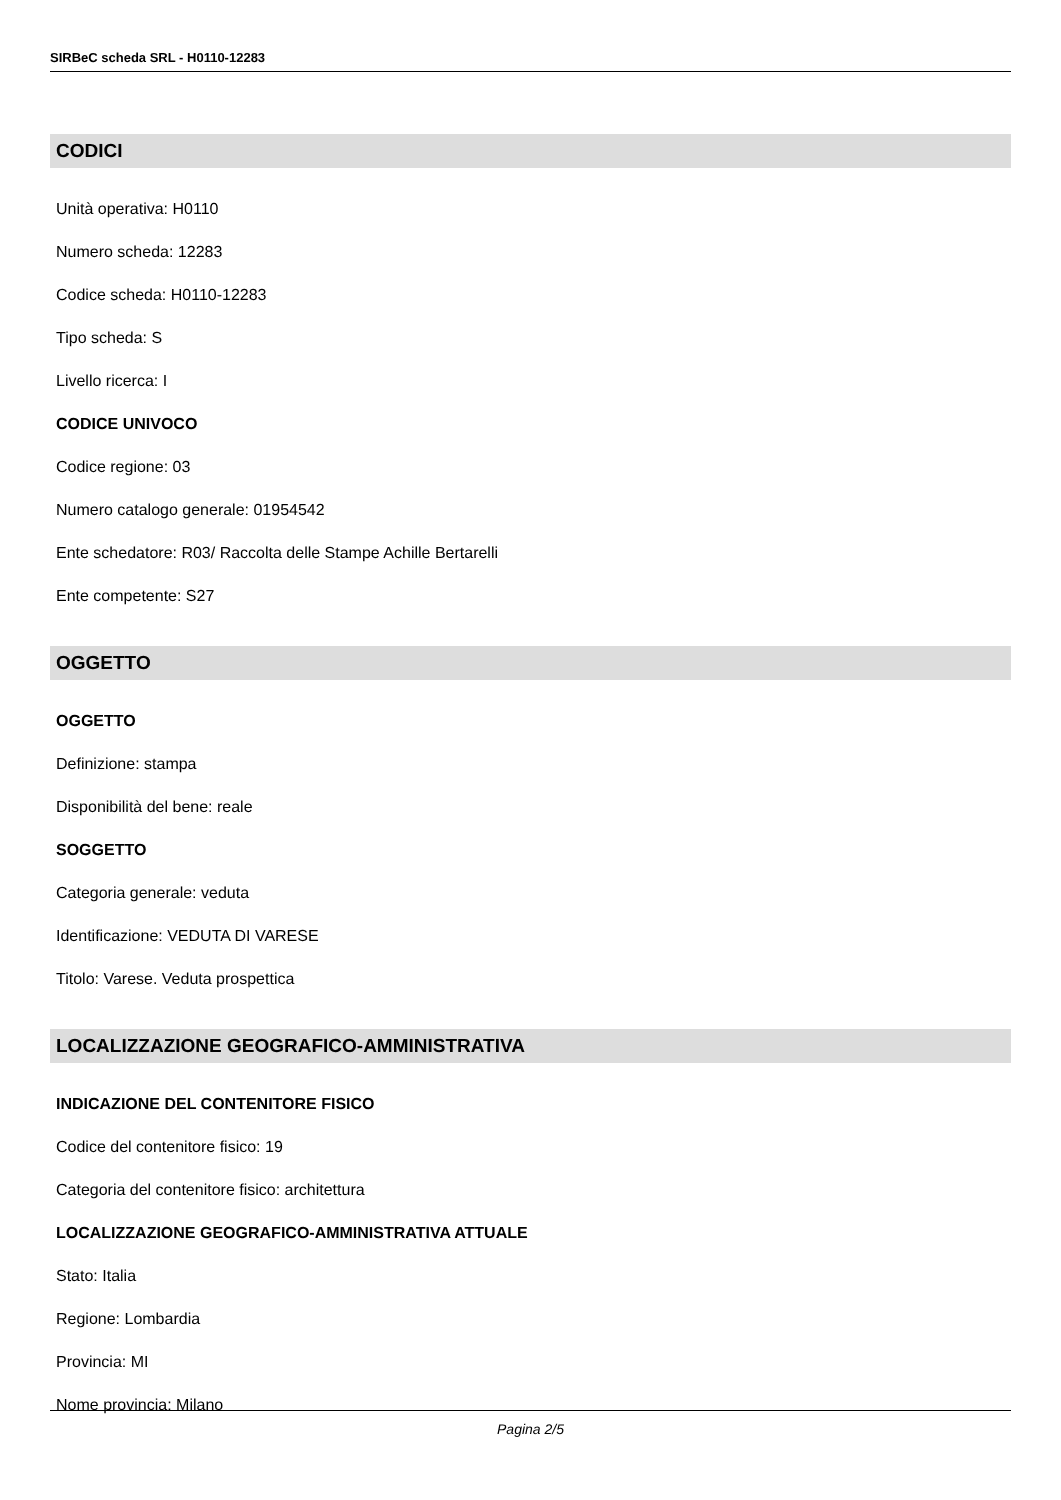SIRBeC scheda SRL - H0110-12283
CODICI
Unità operativa: H0110
Numero scheda: 12283
Codice scheda: H0110-12283
Tipo scheda: S
Livello ricerca: I
CODICE UNIVOCO
Codice regione: 03
Numero catalogo generale: 01954542
Ente schedatore: R03/ Raccolta delle Stampe Achille Bertarelli
Ente competente: S27
OGGETTO
OGGETTO
Definizione: stampa
Disponibilità del bene: reale
SOGGETTO
Categoria generale: veduta
Identificazione: VEDUTA DI VARESE
Titolo: Varese. Veduta prospettica
LOCALIZZAZIONE GEOGRAFICO-AMMINISTRATIVA
INDICAZIONE DEL CONTENITORE FISICO
Codice del contenitore fisico: 19
Categoria del contenitore fisico: architettura
LOCALIZZAZIONE GEOGRAFICO-AMMINISTRATIVA ATTUALE
Stato: Italia
Regione: Lombardia
Provincia: MI
Nome provincia: Milano
Pagina 2/5